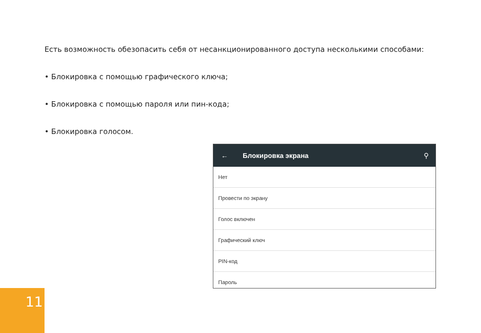Есть возможность обезопасить себя от несанкционированного доступа несколькими способами:
• Блокировка с помощью графического ключа;
• Блокировка с помощью пароля или пин-кода;
• Блокировка голосом.
← Блокировка экрана ⚲
Нет
Провести по экрану
Голос включен
Графический ключ
PIN-код
Пароль
11